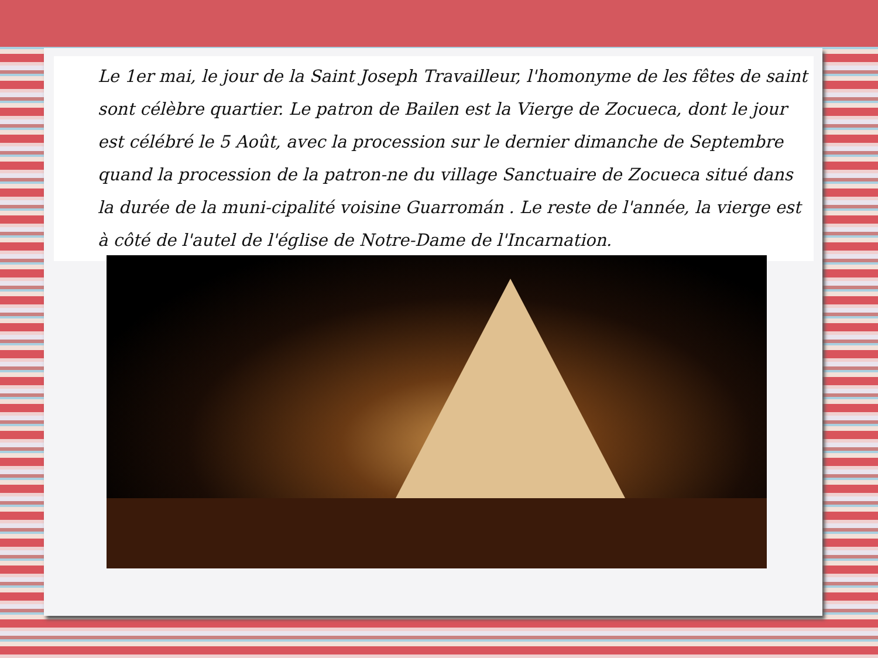Le 1er mai, le jour de la Saint Joseph Travailleur, l'homonyme de les fêtes de saint sont célèbre quartier. Le patron de Bailen est la Vierge de Zocueca, dont le jour est célébré le 5 Août, avec la procession sur le dernier dimanche de Septembre quand la procession de la patron-ne du village Sanctuaire de Zocueca situé dans la durée de la muni-cipalité voisine Guarromán . Le reste de l'année, la vierge est à côté de l'autel de l'église de Notre-Dame de l'Incarnation.